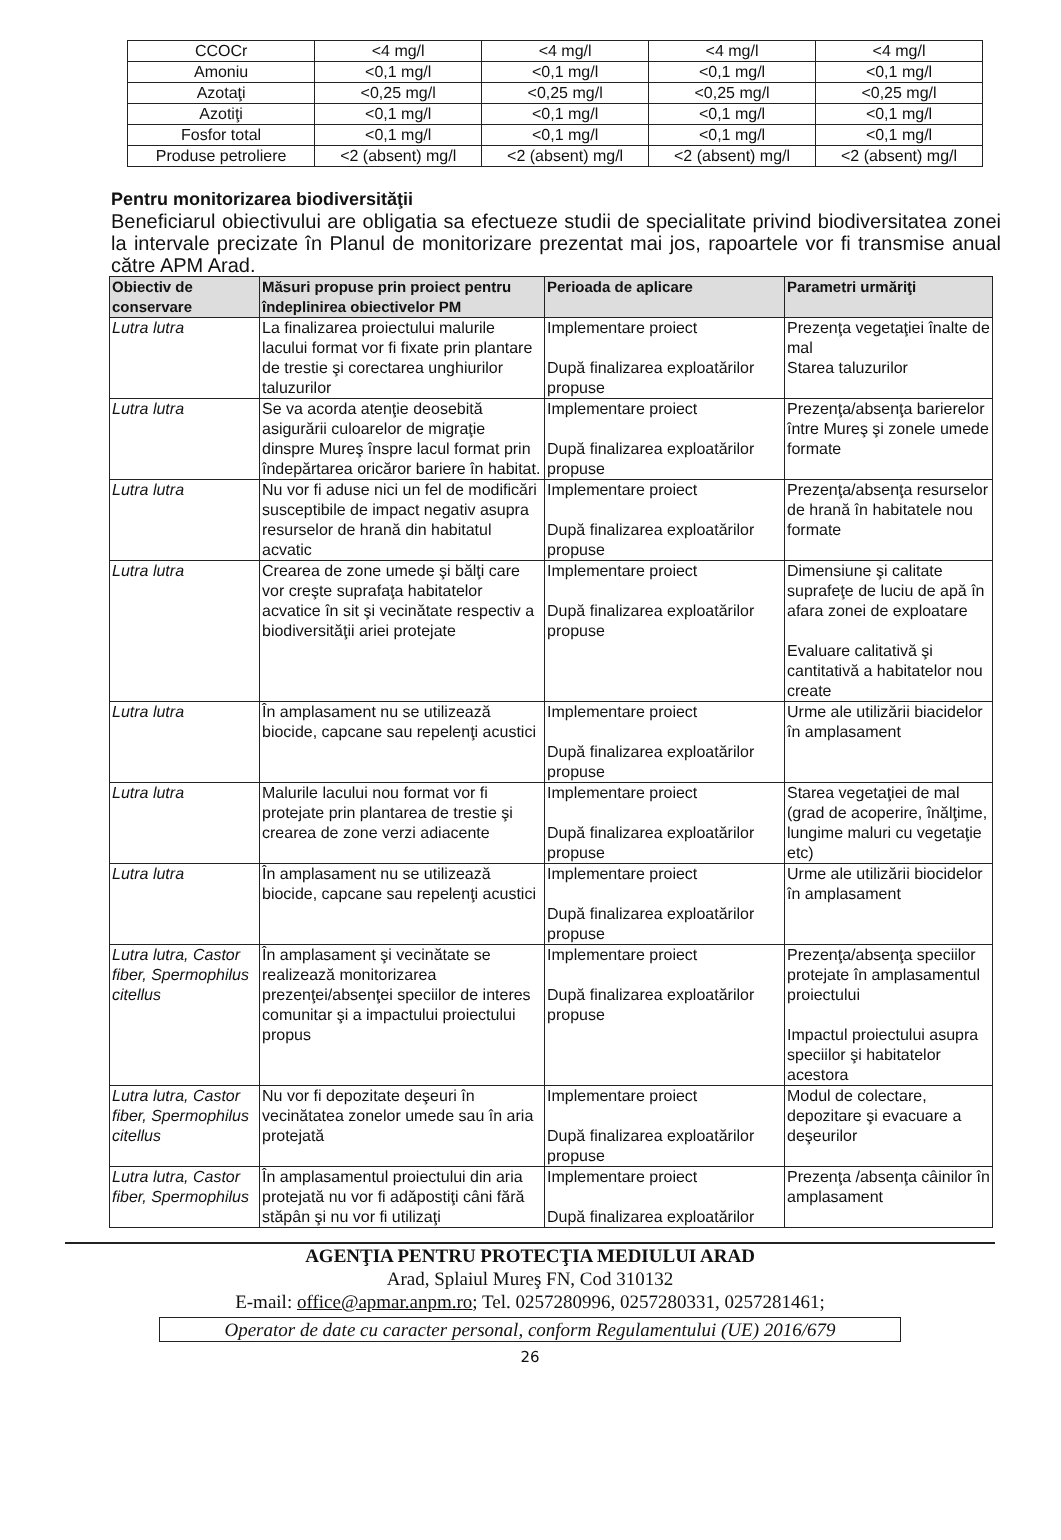| CCOCr | <4 mg/l | <4 mg/l | <4 mg/l | <4 mg/l |
| Amoniu | <0,1 mg/l | <0,1 mg/l | <0,1 mg/l | <0,1 mg/l |
| Azotaţi | <0,25 mg/l | <0,25 mg/l | <0,25 mg/l | <0,25 mg/l |
| Azotiţi | <0,1 mg/l | <0,1 mg/l | <0,1 mg/l | <0,1 mg/l |
| Fosfor total | <0,1 mg/l | <0,1 mg/l | <0,1 mg/l | <0,1 mg/l |
| Produse petroliere | <2 (absent) mg/l | <2 (absent) mg/l | <2 (absent) mg/l | <2 (absent) mg/l |
Pentru monitorizarea biodiversităţii
Beneficiarul obiectivului are obligatia sa efectueze studii de specialitate privind biodiversitatea zonei la intervale precizate în Planul de monitorizare prezentat mai jos, rapoartele vor fi transmise anual către APM Arad.
| Obiectiv de conservare | Măsuri propuse prin proiect pentru îndeplinirea obiectivelor PM | Perioada de aplicare | Parametri urmăriţi |
| --- | --- | --- | --- |
| Lutra lutra | La finalizarea proiectului malurile lacului format vor fi fixate prin plantare de trestie şi corectarea unghiurilor taluzurilor | Implementare proiect După finalizarea exploatărilor propuse | Prezenţa vegetaţiei înalte de mal Starea taluzurilor |
| Lutra lutra | Se va acorda atenţie deosebită asigurării culoarelor de migraţie dinspre Mureş înspre lacul format prin îndepărtarea oricăror bariere în habitat. | Implementare proiect După finalizarea exploatărilor propuse | Prezenţa/absenţa barierelor între Mureş şi zonele umede formate |
| Lutra lutra | Nu vor fi aduse nici un fel de modificări susceptibile de impact negativ asupra resurselor de hrană din habitatul acvatic | Implementare proiect După finalizarea exploatărilor propuse | Prezenţa/absenţa resurselor de hrană în habitatele nou formate |
| Lutra lutra | Crearea de zone umede şi bălţi care vor creşte suprafaţa habitatelor acvatice în sit şi vecinătate respectiv a biodiversităţii ariei protejate | Implementare proiect După finalizarea exploatărilor propuse | Dimensiune şi calitate suprafeţe de luciu de apă în afara zonei de exploatare Evaluare calitativă şi cantitativă a habitatelor nou create |
| Lutra lutra | În amplasament nu se utilizează biocide, capcane sau repelenţi acustici | Implementare proiect După finalizarea exploatărilor propuse | Urme ale utilizării biacidelor în amplasament |
| Lutra lutra | Malurile lacului nou format vor fi protejate prin plantarea de trestie şi crearea de zone verzi adiacente | Implementare proiect După finalizarea exploatărilor propuse | Starea vegetaţiei de mal (grad de acoperire, înălţime, lungime maluri cu vegetaţie etc) |
| Lutra lutra | În amplasament nu se utilizează biocide, capcane sau repelenţi acustici | Implementare proiect După finalizarea exploatărilor propuse | Urme ale utilizării biocidelor în amplasament |
| Lutra lutra, Castor fiber, Spermophilus citellus | În amplasament şi vecinătate se realizează monitorizarea prezenţei/absenţei speciilor de interes comunitar şi a impactului proiectului propus | Implementare proiect După finalizarea exploatărilor propuse | Prezenţa/absenţa speciilor protejate în amplasamentul proiectului Impactul proiectului asupra speciilor şi habitatelor acestora |
| Lutra lutra, Castor fiber, Spermophilus citellus | Nu vor fi depozitate deşeuri în vecinătatea zonelor umede sau în aria protejată | Implementare proiect După finalizarea exploatărilor propuse | Modul de colectare, depozitare şi evacuare a deşeurilor |
| Lutra lutra, Castor fiber, Spermophilus | În amplasamentul proiectului din aria protejată nu vor fi adăpostiţi câni fără stăpân şi nu vor fi utilizaţi | Implementare proiect După finalizarea exploatărilor | Prezenţa /absenţa câinilor în amplasament |
AGENŢIA PENTRU PROTECŢIA MEDIULUI ARAD
Arad, Splaiul Mureş FN, Cod 310132
E-mail: office@apmar.anpm.ro; Tel. 0257280996, 0257280331, 0257281461;
Operator de date cu caracter personal, conform Regulamentului (UE) 2016/679
26